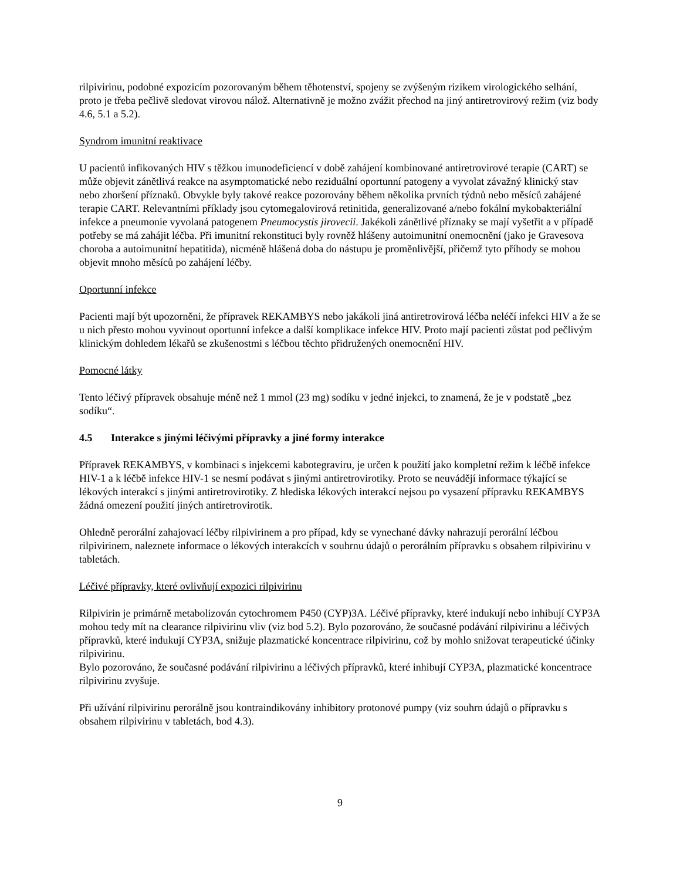rilpivirinu, podobné expozicím pozorovaným během těhotenství, spojeny se zvýšeným rizikem virologického selhání, proto je třeba pečlivě sledovat virovou nálož. Alternativně je možno zvážit přechod na jiný antiretrovirový režim (viz body 4.6, 5.1 a 5.2).
Syndrom imunitní reaktivace
U pacientů infikovaných HIV s těžkou imunodeficiencí v době zahájení kombinované antiretrovirové terapie (CART) se může objevit zánětlivá reakce na asymptomatické nebo reziduální oportunní patogeny a vyvolat závažný klinický stav nebo zhoršení příznaků. Obvykle byly takové reakce pozorovány během několika prvních týdnů nebo měsíců zahájené terapie CART. Relevantními příklady jsou cytomegalovirová retinitida, generalizované a/nebo fokální mykobakteriální infekce a pneumonie vyvolaná patogenem Pneumocystis jirovecii. Jakékoli zánětlivé příznaky se mají vyšetřit a v případě potřeby se má zahájit léčba. Při imunitní rekonstituci byly rovněž hlášeny autoimunitní onemocnění (jako je Gravesova choroba a autoimunitní hepatitida), nicméně hlášená doba do nástupu je proměnlivější, přičemž tyto příhody se mohou objevit mnoho měsíců po zahájení léčby.
Oportunní infekce
Pacienti mají být upozorněni, že přípravek REKAMBYS nebo jakákoli jiná antiretrovirová léčba neléčí infekci HIV a že se u nich přesto mohou vyvinout oportunní infekce a další komplikace infekce HIV. Proto mají pacienti zůstat pod pečlivým klinickým dohledem lékařů se zkušenostmi s léčbou těchto přidružených onemocnění HIV.
Pomocné látky
Tento léčivý přípravek obsahuje méně než 1 mmol (23 mg) sodíku v jedné injekci, to znamená, že je v podstatě „bez sodíku“.
4.5 Interakce s jinými léčivými přípravky a jiné formy interakce
Přípravek REKAMBYS, v kombinaci s injekcemi kabotegraviru, je určen k použití jako kompletní režim k léčbě infekce HIV-1 a k léčbě infekce HIV-1 se nesmí podávat s jinými antiretrovirotiky. Proto se neuvádějí informace týkající se lékových interakcí s jinými antiretrovirotiky. Z hlediska lékových interakcí nejsou po vysazení přípravku REKAMBYS žádná omezení použití jiných antiretrovirotik.
Ohledně perorální zahajovací léčby rilpivirinem a pro případ, kdy se vynechané dávky nahrazují perorální léčbou rilpivirinem, naleznete informace o lékových interakcích v souhrnu údajů o perorálním přípravku s obsahem rilpivirinu v tabletách.
Léčivé přípravky, které ovlivňují expozici rilpivirinu
Rilpivirin je primárně metabolizován cytochromem P450 (CYP)3A. Léčivé přípravky, které indukují nebo inhibují CYP3A mohou tedy mít na clearance rilpivirinu vliv (viz bod 5.2). Bylo pozorováno, že současné podávání rilpivirinu a léčivých přípravků, které indukují CYP3A, snižuje plazmatické koncentrace rilpivirinu, což by mohlo snižovat terapeutické účinky rilpivirinu.
Bylo pozorováno, že současné podávání rilpivirinu a léčivých přípravků, které inhibují CYP3A, plazmatické koncentrace rilpivirinu zvyšuje.
Při užívání rilpivirinu perorálně jsou kontraindikovány inhibitory protonové pumpy (viz souhrn údajů o přípravku s obsahem rilpivirinu v tabletách, bod 4.3).
9